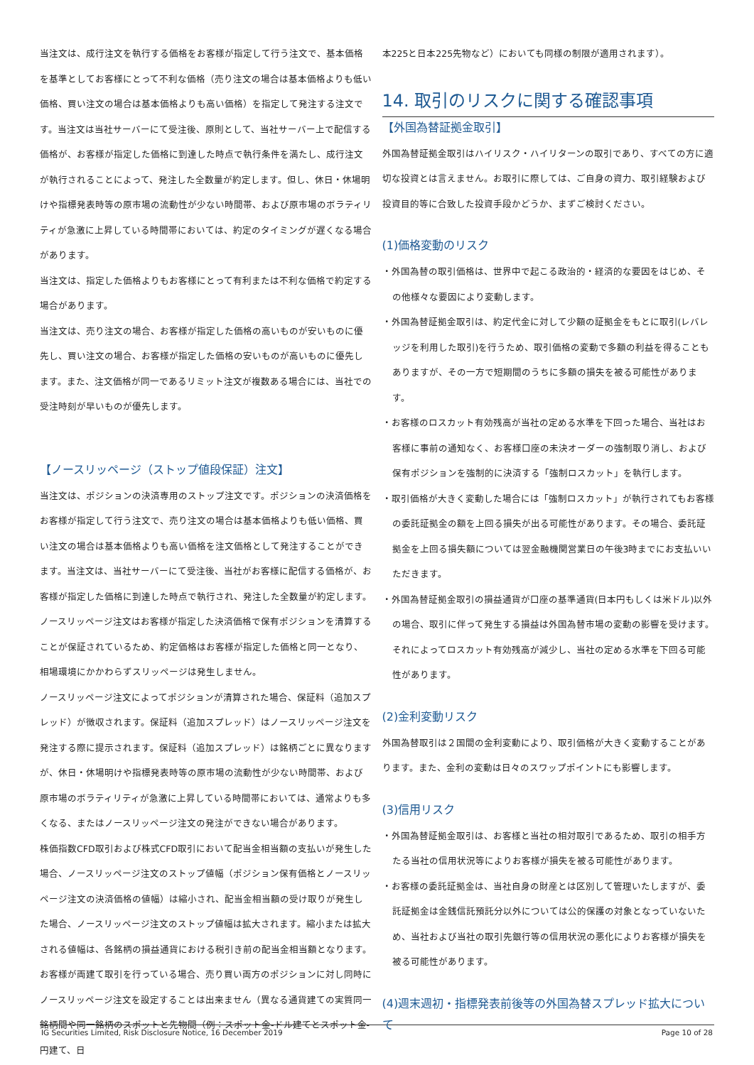当注文は、成行注文を執行する価格をお客様が指定して行う注文で、基本価格を基準としてお客様にとって不利な価格（売り注文の場合は基本価格よりも低い価格、買い注文の場合は基本価格よりも高い価格）を指定して発注する注文です。当注文は当社サーバーにて受注後、原則として、当社サーバー上で配信する価格が、お客様が指定した価格に到達した時点で執行条件を満たし、成行注文が執行されることによって、発注した全数量が約定します。但し、休日・休場明けや指標発表時等の原市場の流動性が少ない時間帯、および原市場のボラティリティが急激に上昇している時間帯においては、約定のタイミングが遅くなる場合があります。
当注文は、指定した価格よりもお客様にとって有利または不利な価格で約定する場合があります。
当注文は、売り注文の場合、お客様が指定した価格の高いものが安いものに優先し、買い注文の場合、お客様が指定した価格の安いものが高いものに優先します。また、注文価格が同一であるリミット注文が複数ある場合には、当社での受注時刻が早いものが優先します。
【ノースリッページ（ストップ値段保証）注文】
当注文は、ポジションの決済専用のストップ注文です。ポジションの決済価格をお客様が指定して行う注文で、売り注文の場合は基本価格よりも低い価格、買い注文の場合は基本価格よりも高い価格を注文価格として発注することができます。当注文は、当社サーバーにて受注後、当社がお客様に配信する価格が、お客様が指定した価格に到達した時点で執行され、発注した全数量が約定します。
ノースリッページ注文はお客様が指定した決済価格で保有ポジションを清算することが保証されているため、約定価格はお客様が指定した価格と同一となり、相場環境にかかわらずスリッページは発生しません。
ノースリッページ注文によってポジションが清算された場合、保証料（追加スプレッド）が徴収されます。保証料（追加スプレッド）はノースリッページ注文を発注する際に提示されます。保証料（追加スプレッド）は銘柄ごとに異なりますが、休日・休場明けや指標発表時等の原市場の流動性が少ない時間帯、および原市場のボラティリティが急激に上昇している時間帯においては、通常よりも多くなる、またはノースリッページ注文の発注ができない場合があります。
株価指数CFD取引および株式CFD取引において配当金相当額の支払いが発生した場合、ノースリッページ注文のストップ値幅（ポジション保有価格とノースリッページ注文の決済価格の値幅）は縮小され、配当金相当額の受け取りが発生した場合、ノースリッページ注文のストップ値幅は拡大されます。縮小または拡大される値幅は、各銘柄の損益通貨における税引き前の配当金相当額となります。
お客様が両建て取引を行っている場合、売り買い両方のポジションに対し同時にノースリッページ注文を設定することは出来ません（異なる通貨建ての実質同一銘柄間や同一銘柄のスポットと先物間（例：スポット金-ドル建てとスポット金-円建て、日
本225と日本225先物など）においても同様の制限が適用されます）。
14. 取引のリスクに関する確認事項
【外国為替証拠金取引】
外国為替証拠金取引はハイリスク・ハイリターンの取引であり、すべての方に適切な投資とは言えません。お取引に際しては、ご自身の資力、取引経験および投資目的等に合致した投資手段かどうか、まずご検討ください。
(1)価格変動のリスク
・外国為替の取引価格は、世界中で起こる政治的・経済的な要因をはじめ、その他様々な要因により変動します。
・外国為替証拠金取引は、約定代金に対して少額の証拠金をもとに取引(レバレッジを利用した取引)を行うため、取引価格の変動で多額の利益を得ることもありますが、その一方で短期間のうちに多額の損失を被る可能性があります。
・お客様のロスカット有効残高が当社の定める水準を下回った場合、当社はお客様に事前の通知なく、お客様口座の未決オーダーの強制取り消し、および保有ポジションを強制的に決済する「強制ロスカット」を執行します。
・取引価格が大きく変動した場合には「強制ロスカット」が執行されてもお客様の委託証拠金の額を上回る損失が出る可能性があります。その場合、委託証拠金を上回る損失額については翌金融機関営業日の午後3時までにお支払いいただきます。
・外国為替証拠金取引の損益通貨が口座の基準通貨(日本円もしくは米ドル)以外の場合、取引に伴って発生する損益は外国為替市場の変動の影響を受けます。それによってロスカット有効残高が減少し、当社の定める水準を下回る可能性があります。
(2)金利変動リスク
外国為替取引は２国間の金利変動により、取引価格が大きく変動することがあります。また、金利の変動は日々のスワップポイントにも影響します。
(3)信用リスク
・外国為替証拠金取引は、お客様と当社の相対取引であるため、取引の相手方たる当社の信用状況等によりお客様が損失を被る可能性があります。
・お客様の委託証拠金は、当社自身の財産とは区別して管理いたしますが、委託証拠金は金銭信託預託分以外については公的保護の対象となっていないため、当社および当社の取引先銀行等の信用状況の悪化によりお客様が損失を被る可能性があります。
(4)週末週初・指標発表前後等の外国為替スプレッド拡大について
IG Securities Limited, Risk Disclosure Notice, 16 December 2019 Page 10 of 28